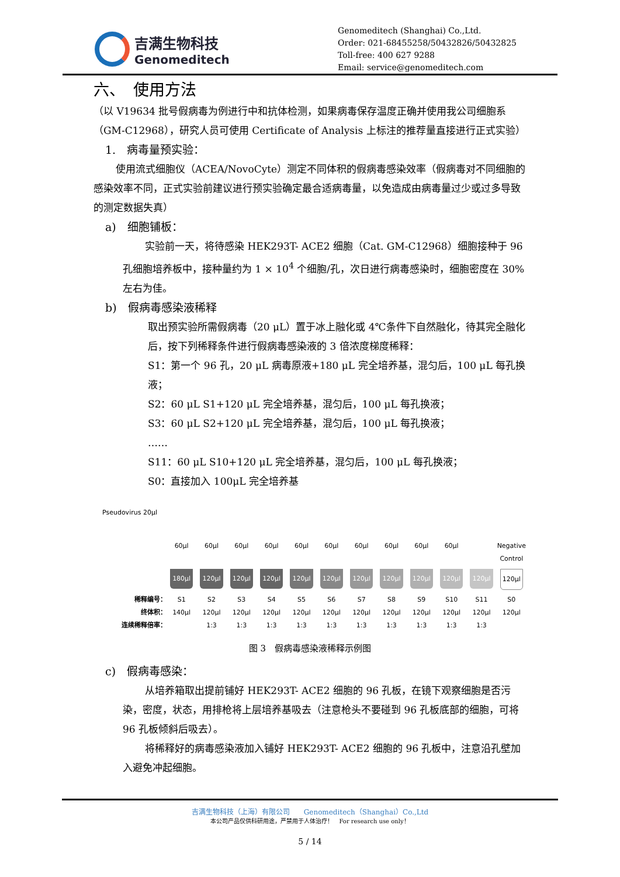吉满生物科技
Genomeditech
Genomeditech (Shanghai) Co.,Ltd.
Order: 021-68455258/50432826/50432825
Toll-free: 400 627 9288
Email: service@genomeditech.com
六、　使用方法
（以 V19634 批号假病毒为例进行中和抗体检测，如果病毒保存温度正确并使用我公司细胞系（GM-C12968），研究人员可使用 Certificate of Analysis 上标注的推荐量直接进行正式实验）
1.　病毒量预实验：
使用流式细胞仪（ACEA/NovoCyte）测定不同体积的假病毒感染效率（假病毒对不同细胞的感染效率不同，正式实验前建议进行预实验确定最合适病毒量，以免造成由病毒量过少或过多导致的测定数据失真）
a)　细胞铺板：
实验前一天，将待感染 HEK293T- ACE2 细胞（Cat. GM-C12968）细胞接种于 96 孔细胞培养板中，接种量约为 1 × 10<sup>4</sup> 个细胞/孔，次日进行病毒感染时，细胞密度在 30%左右为佳。
b)　假病毒感染液稀释
取出预实验所需假病毒（20 μL）置于冰上融化或 4℃条件下自然融化，待其完全融化后，按下列稀释条件进行假病毒感染液的 3 倍浓度梯度稀释：
S1：第一个 96 孔，20 μL 病毒原液+180 μL 完全培养基，混匀后，100 μL 每孔换液；
S2：60 μL S1+120 μL 完全培养基，混匀后，100 μL 每孔换液；
S3：60 μL S2+120 μL 完全培养基，混匀后，100 μL 每孔换液；
……
S11：60 μL S10+120 μL 完全培养基，混匀后，100 μL 每孔换液；
S0：直接加入 100μL 完全培养基
Pseudovirus 20μl
60μl 60μl 60μl 60μl 60μl 60μl 60μl 60μl 60μl 60μl Negative Control
180μl
120μl
120μl
120μl
120μl
120μl
120μl
120μl
120μl
120μl
120μl
120μl
稀释编号： S1 S2 S3 S4 S5 S6 S7 S8 S9 S10 S11 S0
终体积： 140μl 120μl 120μl 120μl 120μl 120μl 120μl 120μl 120μl 120μl 120μl 120μl
连续稀释倍率： 1:3 1:3 1:3 1:3 1:3 1:3 1:3 1:3 1:3 1:3
图 3　假病毒感染液稀释示例图
c)　假病毒感染：
从培养箱取出提前铺好 HEK293T- ACE2 细胞的 96 孔板，在镜下观察细胞是否污染，密度，状态，用排枪将上层培养基吸去（注意枪头不要碰到 96 孔板底部的细胞，可将 96 孔板倾斜后吸去）。
将稀释好的病毒感染液加入铺好 HEK293T- ACE2 细胞的 96 孔板中，注意沿孔壁加入避免冲起细胞。
吉满生物科技（上海）有限公司　　Genomeditech（Shanghai）Co.,Ltd
本公司产品仅供科研用途，严禁用于人体治疗！　For research use only！
5 / 14